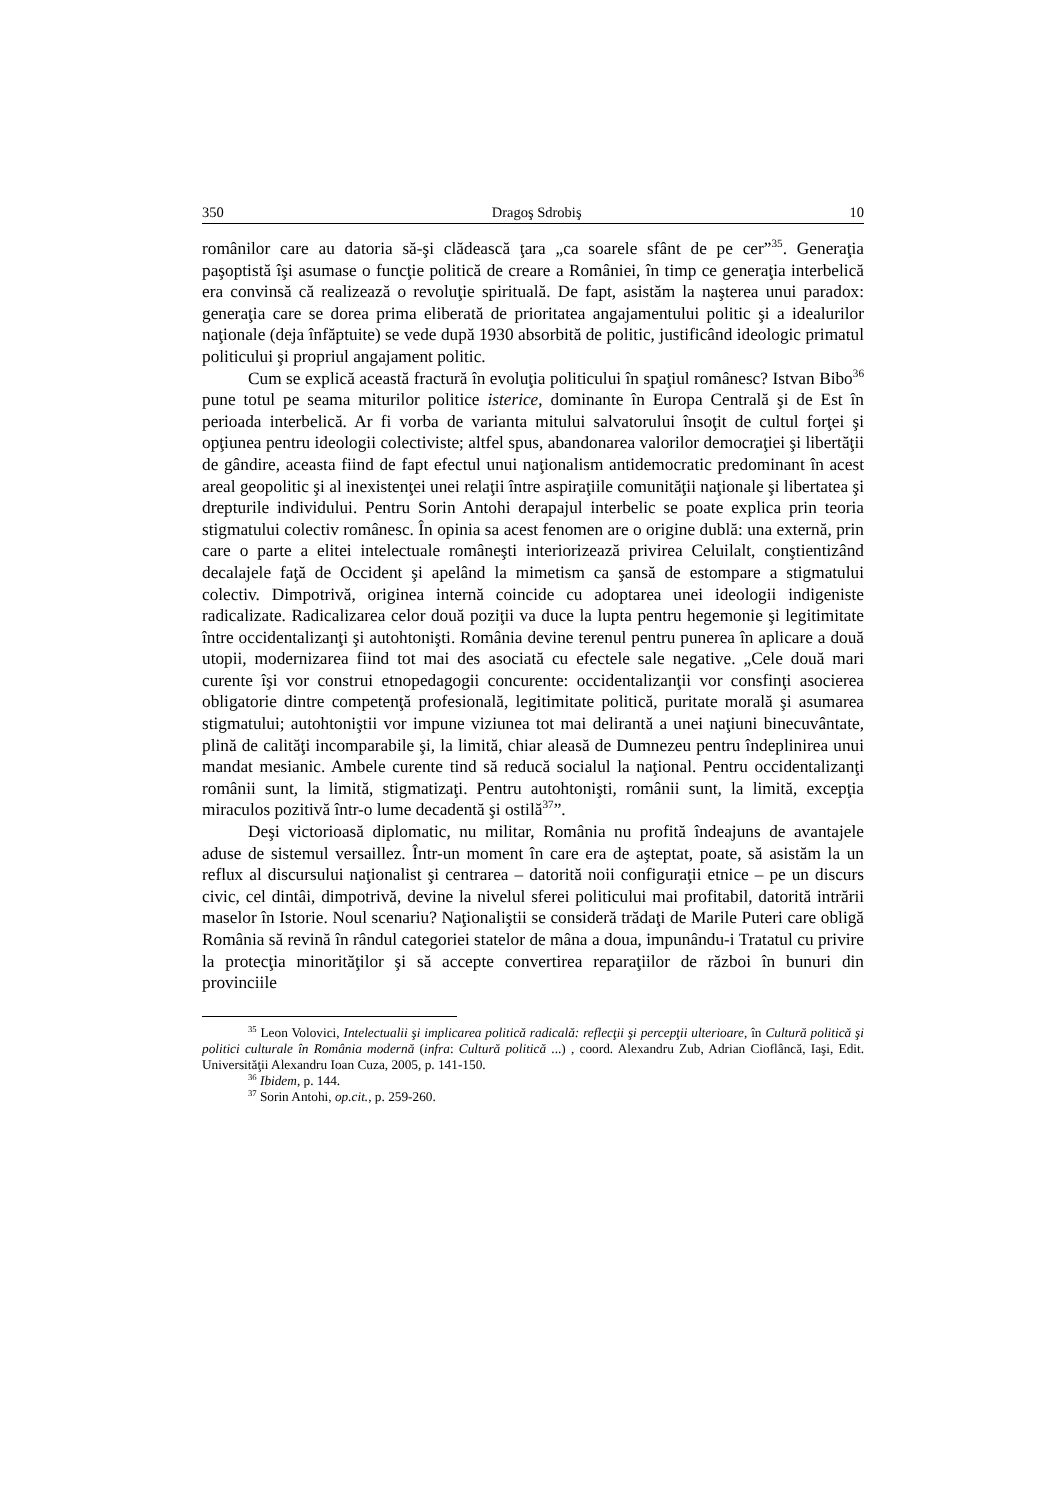350 Dragoş Sdrobiş 10
românilor care au datoria să-şi clădească ţara „ca soarele sfânt de pe cer”<sup>35</sup>. Generaţia paşoptistă îşi asumase o funcţie politică de creare a României, în timp ce generaţia interbelică era convinsă că realizează o revoluţie spirituală. De fapt, asistăm la naşterea unui paradox: generaţia care se dorea prima eliberată de prioritatea angajamentului politic şi a idealurilor naţionale (deja înfăptuite) se vede după 1930 absorbită de politic, justificând ideologic primatul politicului şi propriul angajament politic.
Cum se explică această fractură în evoluţia politicului în spaţiul românesc? Istvan Bibo<sup>36</sup> pune totul pe seama miturilor politice isterice, dominante în Europa Centrală şi de Est în perioada interbelică. Ar fi vorba de varianta mitului salvatorului însoţit de cultul forţei şi opţiunea pentru ideologii colectiviste; altfel spus, abandonarea valorilor democraţiei şi libertăţii de gândire, aceasta fiind de fapt efectul unui naţionalism antidemocratic predominant în acest areal geopolitic şi al inexistenţei unei relaţii între aspiraţiile comunităţii naţionale şi libertatea şi drepturile individului. Pentru Sorin Antohi derapajul interbelic se poate explica prin teoria stigmatului colectiv românesc. În opinia sa acest fenomen are o origine dublă: una externă, prin care o parte a elitei intelectuale româneşti interiorizează privirea Celuilalt, conştientizând decalajele faţă de Occident şi apelând la mimetism ca şansă de estompare a stigmatului colectiv. Dimpotrivă, originea internă coincide cu adoptarea unei ideologii indigeniste radicalizate. Radicalizarea celor două poziţii va duce la lupta pentru hegemonie şi legitimitate între occidentalizanţi şi autohtonişti. România devine terenul pentru punerea în aplicare a două utopii, modernizarea fiind tot mai des asociată cu efectele sale negative. „Cele două mari curente îşi vor construi etnopedagogii concurente: occidentalizanţii vor consfinţi asocierea obligatorie dintre competenţă profesională, legitimitate politică, puritate morală şi asumarea stigmatului; autohtoniştii vor impune viziunea tot mai delirantă a unei naţiuni binecuvântate, plină de calităţi incomparabile şi, la limită, chiar aleasă de Dumnezeu pentru îndeplinirea unui mandat mesianic. Ambele curente tind să reducă socialul la naţional. Pentru occidentalizanţi românii sunt, la limită, stigmatizaţi. Pentru autohtonişti, românii sunt, la limită, excepţia miraculos pozitivă într-o lume decadentă şi ostilă<sup>37</sup>”.
Deşi victorioasă diplomatic, nu militar, România nu profită îndeajuns de avantajele aduse de sistemul versaillez. Într-un moment în care era de aşteptat, poate, să asistăm la un reflux al discursului naţionalist şi centrarea – datorită noii configuraţii etnice – pe un discurs civic, cel dintâi, dimpotrivă, devine la nivelul sferei politicului mai profitabil, datorită intrării maselor în Istorie. Noul scenariu? Naţionaliştii se consideră trădaţi de Marile Puteri care obligă România să revină în rândul categoriei statelor de mâna a doua, impunându-i Tratatul cu privire la protecţia minorităţilor şi să accepte convertirea reparaţiilor de război în bunuri din provinciile
<sup>35</sup> Leon Volovici, Intelectualii şi implicarea politică radicală: reflecţii şi percepţii ulterioare, în Cultură politică şi politici culturale în România modernă (infra: Cultură politică ...) , coord. Alexandru Zub, Adrian Cioflâncă, Iaşi, Edit. Universităţii Alexandru Ioan Cuza, 2005, p. 141-150.
<sup>36</sup> Ibidem, p. 144.
<sup>37</sup> Sorin Antohi, op.cit., p. 259-260.